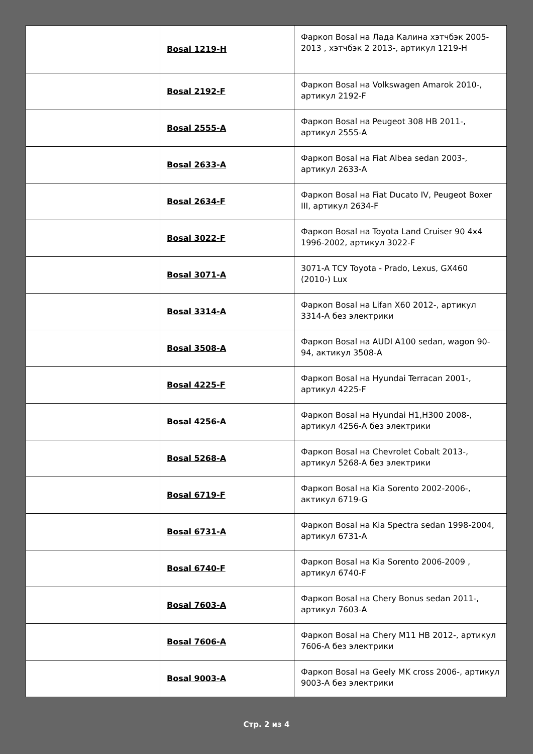| | Bosal 1219-H | Фаркоп Bosal на Лада Калина хэтчбэк 2005-2013 , хэтчбэк 2 2013-, артикул 1219-H |
| | Bosal 2192-F | Фаркоп Bosal на Volkswagen Amarok 2010-, артикул 2192-F |
| | Bosal 2555-A | Фаркоп Bosal на Peugeot 308 HB 2011-, артикул 2555-A |
| | Bosal 2633-A | Фаркоп Bosal на Fiat Albea sedan 2003-, артикул 2633-A |
| | Bosal 2634-F | Фаркоп Bosal на Fiat Ducato IV, Peugeot Boxer III, артикул 2634-F |
| | Bosal 3022-F | Фаркоп Bosal на Toyota Land Cruiser 90 4x4 1996-2002, артикул 3022-F |
| | Bosal 3071-A | 3071-A ТСУ Toyota - Prado, Lexus, GX460 (2010-) Lux |
| | Bosal 3314-A | Фаркоп Bosal на Lifan X60 2012-, артикул 3314-A без электрики |
| | Bosal 3508-A | Фаркоп Bosal на AUDI A100 sedan, wagon 90-94, актикул 3508-A |
| | Bosal 4225-F | Фаркоп Bosal на Hyundai Terracan 2001-, артикул 4225-F |
| | Bosal 4256-A | Фаркоп Bosal на Hyundai H1,H300 2008-, артикул 4256-A без электрики |
| | Bosal 5268-A | Фаркоп Bosal на Chevrolet Cobalt 2013-, артикул 5268-A без электрики |
| | Bosal 6719-F | Фаркоп Bosal на Kia Sorento 2002-2006-, актикул 6719-G |
| | Bosal 6731-A | Фаркоп Bosal на Kia Spectra sedan 1998-2004, артикул 6731-A |
| | Bosal 6740-F | Фаркоп Bosal на Kia Sorento 2006-2009 , артикул 6740-F |
| | Bosal 7603-A | Фаркоп Bosal на Chery Bonus sedan 2011-, артикул 7603-A |
| | Bosal 7606-A | Фаркоп Bosal на Chery M11 HB 2012-, артикул 7606-A без электрики |
| | Bosal 9003-A | Фаркоп Bosal на Geely MK cross 2006-, артикул 9003-A без электрики |
Стр. 2 из 4